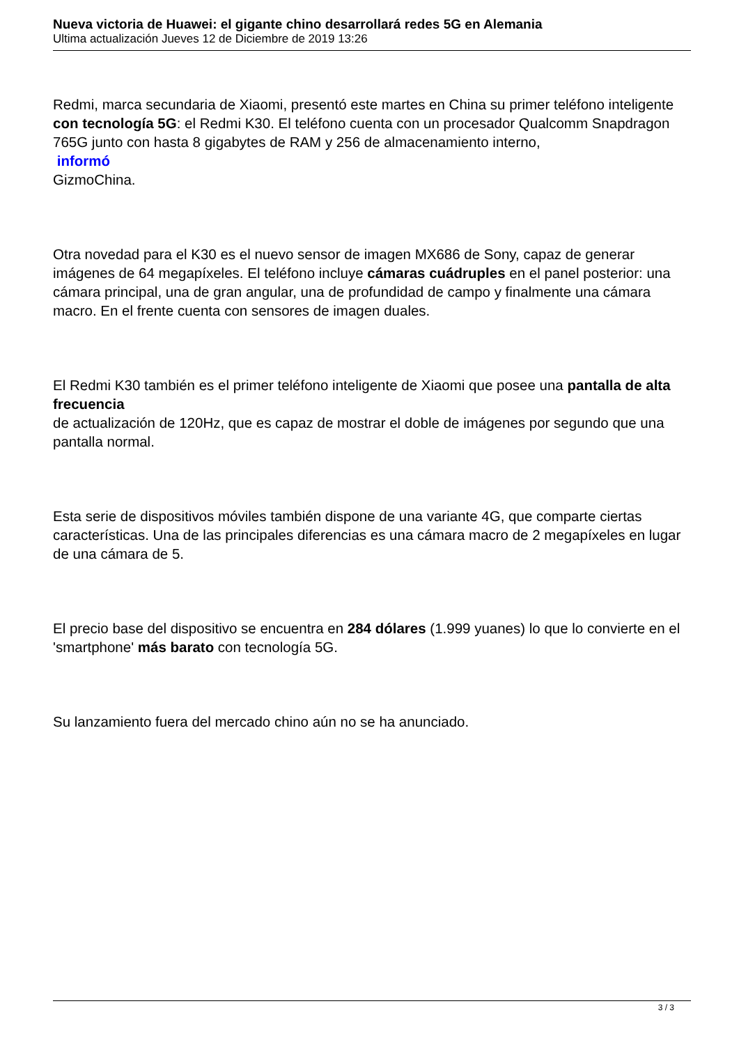Nueva victoria de Huawei: el gigante chino desarrollará redes 5G en Alemania
Ultima actualización Jueves 12 de Diciembre de 2019 13:26
Redmi, marca secundaria de Xiaomi, presentó este martes en China su primer teléfono inteligente con tecnología 5G: el Redmi K30. El teléfono cuenta con un procesador Qualcomm Snapdragon 765G junto con hasta 8 gigabytes de RAM y 256 de almacenamiento interno,
informó
GizmoChina.
Otra novedad para el K30 es el nuevo sensor de imagen MX686 de Sony, capaz de generar imágenes de 64 megapíxeles. El teléfono incluye cámaras cuádruples en el panel posterior: una cámara principal, una de gran angular, una de profundidad de campo y finalmente una cámara macro. En el frente cuenta con sensores de imagen duales.
El Redmi K30 también es el primer teléfono inteligente de Xiaomi que posee una pantalla de alta frecuencia
de actualización de 120Hz, que es capaz de mostrar el doble de imágenes por segundo que una pantalla normal.
Esta serie de dispositivos móviles también dispone de una variante 4G, que comparte ciertas características. Una de las principales diferencias es una cámara macro de 2 megapíxeles en lugar de una cámara de 5.
El precio base del dispositivo se encuentra en 284 dólares (1.999 yuanes) lo que lo convierte en el 'smartphone' más barato con tecnología 5G.
Su lanzamiento fuera del mercado chino aún no se ha anunciado.
3 / 3